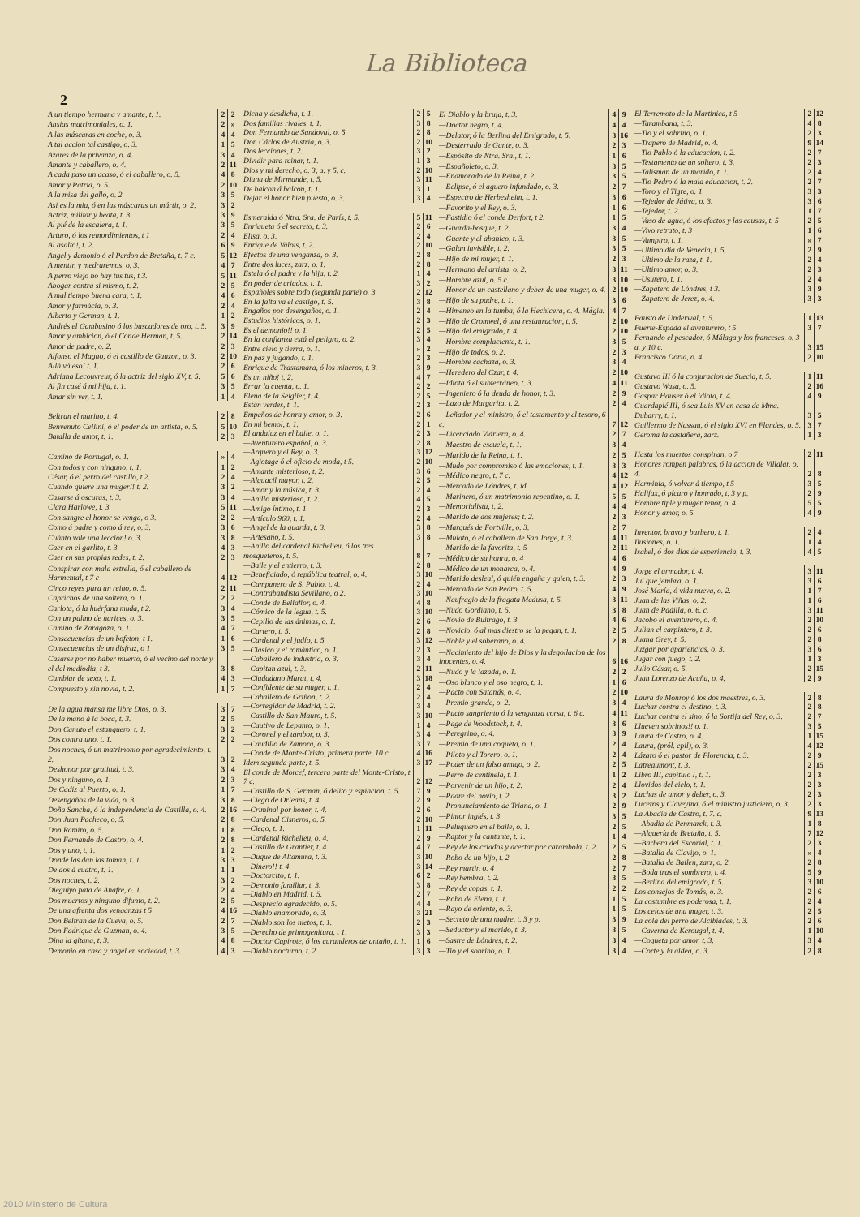La Biblioteca
2
| A un tiempo hermana y amante, t. 1. | 2 | 2 |
| Ansias matrimoniales, o. 1. | 2 | » |
| A las máscaras en coche, o. 3. | 4 | 4 |
| A tal accion tal castigo, o. 3. | 1 | 5 |
| Azares de la privanza, o. 4. | 3 | 4 |
| Amante y caballero, o. 4. | 2 | 11 |
| A cada paso un acaso, ó el caballero, o. 5. | 4 | 8 |
| Amor y Patria, o. 5. | 2 | 10 |
| A la misa del gallo, o. 2. | 3 | 5 |
| Asi es la mia, ó en las máscaras un mártir, o. 2. | 3 | 2 |
| Actriz, militar y beata, t. 3. | 3 | 9 |
| Al pié de la escalera, t. 1. | 3 | 5 |
| Arturo, ó los remordimientos, t 1 | 2 | 4 |
| Al asalto!, t. 2. | 6 | 9 |
| Angel y demonio ó el Perdon de Bretaña, t. 7 c. | 5 | 12 |
| A mentir, y medraremos, o. 3. | 4 | 7 |
| A perro viejo no hay tus tus, t 3. | 5 | 11 |
| Abogar contra si mismo, t. 2. | 2 | 5 |
| A mal tiempo buena cara, t. 1. | 4 | 6 |
| Amor y farmácia, o. 3. | 2 | 4 |
| Alberto y German, t. 1. | 1 | 2 |
| Andrés el Gambusino ó los buscadores de oro, t. 5. | 3 | 9 |
| Amor y ambicion, ó el Conde Herman, t. 5. | 2 | 14 |
| Amor de padre, o. 2. | 2 | 3 |
| Alfonso el Magno, ó el castillo de Gauzon, o. 3. | 2 | 10 |
| Allá vá eso! t. 1. | 2 | 6 |
| Adriana Lecouvreur, ó la actriz del siglo XV, t. 5. | 5 | 6 |
| Al fin casé á mi hija, t. 1. | 3 | 5 |
| Amar sin ver, t. 1. | 1 | 4 |
| Beltran el marino, t. 4. | 2 | 8 |
| Benvenuto Cellini, ó el poder de un artista, o. 5. | 5 | 10 |
| Batalla de amor, t. 1. | 2 | 3 |
| Camino de Portugal, o. 1. | » | 4 |
| Con todos y con ninguno, t. 1. | 1 | 2 |
| César, ó el perro del castillo, t 2. | 2 | 4 |
| Cuando quiere una muger!! t. 2. | 3 | 2 |
| Casarse á oscuras, t. 3. | 3 | 4 |
| Clara Harlowe, t. 3. | 5 | 11 |
| Con sangre el honor se venga, o 3. | 2 | 2 |
| Como á padre y como á rey, o. 3. | 3 | 6 |
| Cuánto vale una leccion! o. 3. | 3 | 8 |
| Caer en el garlito, t. 3. | 4 | 3 |
| Caer en sus propias redes, t. 2. | 2 | 3 |
| Conspirar con mala estrella, ó el caballero de Harmental, t 7 c | 4 | 12 |
| Cinco reyes para un reino, o. 5. | 2 | 11 |
| Caprichos de una soltera, o. 1. | 2 | 2 |
| Carlota, ó la huérfana muda, t 2. | 3 | 4 |
| Con un palmo de narices, o. 3. | 3 | 5 |
| Camino de Zaragoza, o. 1. | 4 | 7 |
| Consecuencias de un bofeton, t 1. | 1 | 6 |
| Consecuencias de un disfraz, o 1 | 3 | 5 |
| Casarse por no haber muerto, ó el vecino del norte y el del mediodia, t 3. | 3 | 8 |
| Cambiar de sexo, t. 1. | 4 | 3 |
| Compuesto y sin novia, t. 2. | 1 | 7 |
| De la agua mansa me libre Dios, o. 3. | 3 | 7 |
| De la mano á la boca, t. 3. | 2 | 5 |
| Don Canuto el estanquero, t. 1. | 3 | 2 |
| Dos contra uno, t. 1. | 2 | 2 |
| Dos noches, ó un matrimonio por agradecimiento, t. 2. | 3 | 2 |
| Deshonor por gratitud, t. 3. | 3 | 4 |
| Dos y ninguno, o. 1. | 2 | 3 |
| De Cadiz al Puerto, o. 1. | 1 | 7 |
| Desengaños de la vida, o. 3. | 3 | 8 |
| Doña Sancha, ó la independencia de Castilla, o. 4. | 2 | 16 |
| Don Juan Pacheco, o. 5. | 2 | 8 |
| Don Ramiro, o. 5. | 1 | 8 |
| Don Fernando de Castro, o. 4. | 2 | 8 |
| Dos y uno, t. 1. | 1 | 2 |
| Donde las dan las toman, t. 1. | 3 | 3 |
| De dos á cuatro, t. 1. | 1 | 1 |
| Dos noches, t. 2. | 3 | 2 |
| Dieguiyo pata de Anafre, o. 1. | 2 | 4 |
| Dos muertos y ninguno difunto, t. 2. | 2 | 5 |
| De una afrenta dos venganzas t 5 | 4 | 16 |
| Don Beltran de la Cueva, o. 5. | 2 | 7 |
| Don Fadrique de Guzman, o. 4. | 3 | 5 |
| Dina la gitana, t. 3. | 4 | 8 |
| Demonio en casa y angel en sociedad, t. 3. | 4 | 3 |
| Dicha y desdicha, t. 1. | 2 | 5 |
| Dos familias rivales, t. 1. | 3 | 8 |
| Don Fernando de Sandoval, o. 5 | 2 | 8 |
| Don Cárlos de Austria, o. 3. | 2 | 10 |
| Dos lecciones, t. 2. | 3 | 2 |
| Dividir para reinar, t. 1. | 1 | 3 |
| Dios y mi derecho, o. 3, a. y 5. c. | 2 | 10 |
| Diana de Mirmande, t. 5. | 3 | 11 |
| De balcon á balcon, t. 1. | 3 | 1 |
| Dejar el honor bien puesto, o. 3. | 3 | 4 |
| Esmeralda ó Ntra. Sra. de París, t. 5. | 5 | 11 |
| Enriqueta ó el secreto, t. 3. | 2 | 6 |
| Elisa, o. 3. | 2 | 4 |
| Enrique de Valois, t. 2. | 2 | 10 |
| Efectos de una venganza, o. 3. | 2 | 8 |
| Entre dos luces, zarz. o. 1. | 2 | 8 |
| Estela ó el padre y la hija, t. 2. | 1 | 4 |
| En poder de criados, t. 1. | 3 | 2 |
| Españoles sobre todo (segunda parte) o. 3. | 2 | 12 |
| En la falta va el castigo, t. 5. | 3 | 8 |
| Engaños por desengaños, o. 1. | 2 | 4 |
| Estudios históricos, o. 1. | 2 | 3 |
| Es el demonio!! o. 1. | 2 | 5 |
| En la confianza está el peligro, o. 2. | 3 | 4 |
| Entre cielo y tierra, o. 1. | » | 2 |
| En paz y jugando, t. 1. | 2 | 3 |
| Enrique de Trastamara, ó los mineros, t. 3. | 3 | 9 |
| Es un niño! t. 2. | 4 | 7 |
| Errar la cuenta, o. 1. | 2 | 2 |
| Elena de la Seiglier, t. 4. | 2 | 5 |
| Están verdes, t. 1. | 2 | 3 |
| Empeños de honra y amor, o. 3. | 2 | 6 |
| En mi bemol, t. 1. | 2 | 1 |
| El andaluz en el baile, o. 1. | 2 | 3 |
| —Aventurero español, o. 3. | 2 | 8 |
| —Arquero y el Rey, o. 3. | 3 | 12 |
| —Agiotage ó el oficio de moda, t 5. | 2 | 10 |
| —Amante misterioso, t. 2. | 3 | 6 |
| —Alguacil mayor, t. 2. | 2 | 5 |
| —Amor y la música, t. 3. | 2 | 4 |
| —Anillo misterioso, t. 2. | 4 | 5 |
| —Amigo íntimo, t. 1. | 2 | 3 |
| —Artículo 960, t. 1. | 2 | 4 |
| —Angel de la guarda, t. 3. | 3 | 8 |
| —Artesano, t. 5. | 3 | 8 |
| —Anillo del cardenal Richelieu, ó los tres mosqueteros, t. 5. | 8 | 7 |
| —Baile y el entierro, t. 3. | 2 | 8 |
| —Beneficiado, ó república teatral, o. 4. | 3 | 10 |
| —Campanero de S. Pablo, t. 4. | 2 | 4 |
| —Contrabandista Sevillano, o 2. | 3 | 10 |
| —Conde de Bellaflor, o. 4. | 4 | 8 |
| —Cómico de la legua, t. 5. | 3 | 10 |
| —Cepillo de las ánimas, o. 1. | 2 | 6 |
| —Cartero, t. 5. | 2 | 8 |
| —Cardenal y el judío, t. 5. | 3 | 12 |
| —Clásico y el romántico, o. 1. | 2 | 3 |
| —Caballero de industria, o. 3. | 3 | 4 |
| —Capitan azul, t. 3. | 2 | 11 |
| —Ciudadano Marat, t. 4. | 3 | 18 |
| —Confidente de su muger, t. 1. | 2 | 4 |
| —Caballero de Griñon, t. 2. | 2 | 4 |
| —Corregidor de Madrid, t. 2. | 3 | 4 |
| —Castillo de San Mauro, t. 5. | 3 | 10 |
| —Cautivo de Lepanto, o. 1. | 1 | 4 |
| —Coronel y el tambor, o. 3. | 3 | 4 |
| —Caudillo de Zamora, o. 3. | 3 | 7 |
| —Conde de Monte-Cristo, primera parte, 10 c. | 4 | 16 |
| Idem segunda parte, t. 5. | 3 | 17 |
| El conde de Morcef, tercera parte del Monte-Cristo, t. 7 c. | 2 | 12 |
| —Castillo de S. German, ó delito y espiacion, t. 5. | 7 | 9 |
| —Ciego de Orleans, t. 4. | 2 | 9 |
| —Criminal por honor, t. 4. | 2 | 6 |
| —Cardenal Cisneros, o. 5. | 2 | 10 |
| —Ciego, t. 1. | 1 | 11 |
| —Cardenal Richelieu, o. 4. | 2 | 9 |
| —Castillo de Grantier, t. 4 | 4 | 7 |
| —Duque de Altamura, t. 3. | 3 | 10 |
| —Dinero!! t. 4. | 3 | 14 |
| —Doctorcito, t. 1. | 6 | 2 |
| —Demonio familiar, t. 3. | 3 | 8 |
| —Diablo en Madrid, t. 5. | 2 | 7 |
| —Desprecio agradecido, o. 5. | 4 | 4 |
| —Diablo enamorado, o. 3. | 3 | 21 |
| —Diablo son los nietos, t. 1. | 2 | 3 |
| —Derecho de primogenitura, t 1. | 3 | 3 |
| —Doctor Capirote, ó los curanderos de antaño, t. 1. | 1 | 6 |
| —Diablo nocturno, t. 2 | 3 | 3 |
| El Diablo y la bruja, t. 3. | 4 | 9 |
| —Doctor negro, t. 4. | 4 | 4 |
| —Delator, ó la Berlina del Emigrado, t. 5. | 3 | 16 |
| —Desterrado de Gante, o. 3. | 2 | 3 |
| —Espósito de Ntra. Sra., t. 1. | 1 | 6 |
| —Españoleto, o. 3. | 3 | 5 |
| —Enamorado de la Reina, t. 2. | 3 | 5 |
| —Eclipse, ó el aguero infundado, o. 3. | 2 | 7 |
| —Espectro de Herbesheim, t. 1. | 3 | 6 |
| —Favorito y el Rey, o. 3. | 1 | 6 |
| —Fastidio ó el conde Derfort, t 2. | 1 | 5 |
| —Guarda-bosque, t. 2. | 3 | 4 |
| —Guante y el abanico, t. 3. | 3 | 5 |
| —Galan invisible, t. 2. | 3 | 5 |
| —Hijo de mi mujer, t. 1. | 2 | 3 |
| —Hermano del artista, o. 2. | 3 | 11 |
| —Hombre azul, o. 5 c. | 3 | 10 |
| —Honor de un castellano y deber de una muger, o. 4. | 2 | 10 |
| —Hijo de su padre, t. 1. | 3 | 6 |
| —Himeneo en la tumba, ó la Hechicera, o. 4. Mágia. | 4 | 7 |
| —Hijo de Cromwel, ó una restauracion, t. 5. | 2 | 10 |
| —Hijo del emigrado, t. 4. | 2 | 10 |
| —Hombre complaciente, t. 1. | 3 | 5 |
| —Hijo de todos, o. 2. | 2 | 3 |
| —Hombre cachaza, o. 3. | 3 | 4 |
| —Heredero del Czar, t. 4. | 2 | 10 |
| —Idiota ó el subterráneo, t. 3. | 4 | 11 |
| —Ingeniero ó la deuda de honor, t. 3. | 2 | 9 |
| —Lazo de Margarita, t. 2. | 2 | 4 |
| —Leñador y el ministro, ó el testamento y el tesoro, 6 c. | 7 | 12 |
| —Licenciado Vidriera, o. 4. | 2 | 7 |
| —Maestro de escuela, t. 1. | 3 | 4 |
| —Marido de la Reina, t. 1. | 2 | 5 |
| —Mudo por compromiso ó las emociones, t. 1. | 3 | 3 |
| —Médico negro, t. 7 c. | 4 | 12 |
| —Mercado de Lóndres, t. id. | 4 | 12 |
| —Marinero, ó un matrimonio repentino, o. 1. | 5 | 5 |
| —Memorialista, t. 2. | 4 | 4 |
| —Marido de dos mujeres; t. 2. | 2 | 3 |
| —Marqués de Fortville, o. 3. | 2 | 7 |
| —Mulato, ó el caballero de San Jorge, t. 3. | 4 | 11 |
| —Marido de la favorita, t. 5 | 2 | 11 |
| —Médico de su honra, o. 4 | 4 | 6 |
| —Médico de un monarca, o. 4. | 4 | 9 |
| —Marido desleal, ó quién engaña y quien, t. 3. | 2 | 3 |
| —Mercado de San Pedro, t. 5. | 4 | 9 |
| —Naufragio de la fragata Medusa, t. 5. | 3 | 11 |
| —Nudo Gordiano, t. 5. | 3 | 8 |
| —Novio de Buitrago, t. 3. | 4 | 6 |
| —Novicio, ó al mas diestro se la pegan, t. 1. | 2 | 5 |
| —Noble y el soberano, o. 4. | 2 | 8 |
| —Nacimiento del hijo de Dios y la degollacion de los inocentes, o. 4. | 6 | 16 |
| —Nudo y la lazada, o. 1. | 2 | 2 |
| —Oso blanco y el oso negro, t. 1. | 1 | 6 |
| —Pacto con Satanás, o. 4. | 2 | 10 |
| —Premio grande, o. 2. | 3 | 4 |
| —Pacto sangriento ó la venganza corsa, t. 6 c. | 4 | 11 |
| —Page de Woodstock, t. 4. | 3 | 6 |
| —Peregrino, o. 4. | 3 | 9 |
| —Premio de una coqueta, o. 1. | 2 | 4 |
| —Piloto y el Torero, o. 1. | 2 | 4 |
| —Poder de un falso amigo, o. 2. | 2 | 5 |
| —Perro de centinela, t. 1. | 1 | 2 |
| —Porvenir de un hijo, t. 2. | 2 | 4 |
| —Padre del novio, t. 2. | 3 | 2 |
| —Pronunciamiento de Triana, o. 1. | 2 | 9 |
| —Pintor inglés, t. 3. | 3 | 5 |
| —Peluquero en el baile, o. 1. | 2 | 5 |
| —Raptor y la cantante, t. 1. | 1 | 4 |
| —Rey de los criados y acertar por carambola, t. 2. | 2 | 5 |
| —Robo de un hijo, t. 2. | 2 | 8 |
| —Rey martir, o. 4 | 2 | 7 |
| —Rey hembra, t. 2. | 3 | 5 |
| —Rey de copas, t. 1. | 2 | 2 |
| —Robo de Elena, t. 1. | 1 | 5 |
| —Rayo de oriente, o. 3. | 1 | 5 |
| —Secreto de una madre, t. 3 y p. | 3 | 9 |
| —Seductor y el marido, t. 3. | 3 | 5 |
| —Sastre de Lóndres, t. 2. | 3 | 4 |
| —Tio y el sobrino, o. 1. | 3 | 4 |
| El Terremoto de la Martinica, t 5 | 2 | 12 |
| —Tarambana, t. 3. | 4 | 8 |
| —Tio y el sobrino, o. 1. | 2 | 3 |
| —Trapero de Madrid, o. 4. | 9 | 14 |
| —Tio Pablo ó la educacion, t. 2. | 2 | 7 |
| —Testamento de un soltero, t. 3. | 2 | 3 |
| —Talisman de un marido, t. 1. | 2 | 4 |
| —Tio Pedro ó la mala educacion, t. 2. | 2 | 7 |
| —Toro y el Tigre, o. 1. | 3 | 3 |
| —Tejedor de Játiva, o. 3. | 3 | 6 |
| —Tejedor, t. 2. | 1 | 7 |
| —Vaso de agua, ó los efectos y las causas, t. 5 | 2 | 5 |
| —Vivo retrato, t. 3 | 1 | 6 |
| —Vampiro, t. 1. | » | 7 |
| —Ultimo dia de Venecia, t. 5, | 2 | 9 |
| —Ultimo de la raza, t. 1. | 2 | 4 |
| —Ultimo amor, o. 3. | 2 | 3 |
| —Usurero, t. 1. | 2 | 4 |
| —Zapatero de Lóndres, t 3. | 3 | 9 |
| —Zapatero de Jerez, o. 4. | 3 | 3 |
| Fausto de Underwal, t. 5. | 1 | 13 |
| Fuerte-Espada el aventurero, t 5 | 3 | 7 |
| Fernando el pescador, ó Málaga y los franceses, o. 3 a. y 10 c. | 3 | 15 |
| Francisco Doria, o. 4. | 2 | 10 |
| Gustavo III ó la conjuracion de Suecia, t. 5. | 1 | 11 |
| Gustavo Wasa, o. 5. | 2 | 16 |
| Gaspar Hauser ó el idiota, t. 4. | 4 | 9 |
| Guardapié III, ó sea Luis XV en casa de Mma. Dubarry, t. 1. | 3 | 5 |
| Guillermo de Nassau, ó el siglo XVI en Flandes, o. 5. | 3 | 7 |
| Geroma la castañera, zarz. | 1 | 3 |
| Hasta los muertos conspiran, o 7 | 2 | 11 |
| Honores rompen palabras, ó la accion de Villalar, o. 4. | 2 | 8 |
| Herminia, ó volver á tiempo, t 5 | 3 | 5 |
| Halifax, ó pícaro y honrado, t. 3 y p. | 2 | 9 |
| Hombre tiple y muger tenor, o. 4 | 5 | 5 |
| Honor y amor, o. 5. | 4 | 9 |
| Inventor, bravo y barbero, t. 1. | 2 | 4 |
| Ilusiones, o. 1. | 1 | 4 |
| Isabel, ó dos dias de esperiencia, t. 3. | 4 | 5 |
| Jorge el armador, t. 4. | 3 | 11 |
| Jui que jembra, o. 1. | 3 | 6 |
| José María, ó vida nueva, o. 2. | 1 | 7 |
| Juan de las Viñas, o. 2. | 1 | 6 |
| Juan de Padilla, o. 6. c. | 3 | 11 |
| Jacobo el aventurero, o. 4. | 2 | 10 |
| Julian el carpintero, t. 3. | 2 | 6 |
| Juana Grey, t. 5. | 2 | 8 |
| Juzgar por apariencias, o. 3. | 3 | 6 |
| Jugar con fuego, t. 2. | 1 | 3 |
| Julio César, o. 5. | 2 | 15 |
| Juan Lorenzo de Acuña, o. 4. | 2 | 9 |
| Laura de Monroy ó los dos maestres, o. 3. | 2 | 8 |
| Luchar contra el destino, t. 3. | 2 | 8 |
| Luchar contra el sino, ó la Sortija del Rey, o. 3. | 2 | 7 |
| Llueven sobrinos!! o. 1. | 3 | 5 |
| Laura de Castro, o. 4. | 1 | 15 |
| Laura, (pról. epil), o. 3. | 4 | 12 |
| Lázaro ó el pastor de Florencia, t. 3. | 2 | 9 |
| Latreaumont, t. 3. | 2 | 15 |
| Libro III, capítulo I, t. 1. | 2 | 3 |
| Llovidos del cielo, t. 1. | 2 | 3 |
| Luchas de amor y deber, o. 3. | 2 | 3 |
| Luceros y Claveyina, ó el ministro justiciero, o. 3. | 2 | 3 |
| La Abadia de Castro, t. 7. c. | 9 | 13 |
| —Abadia de Penmarck, t. 3. | 1 | 8 |
| —Alquería de Bretaña, t. 5. | 7 | 12 |
| —Barbera del Escorial, t. 1. | 2 | 3 |
| —Batalla de Clavijo, o. 1. | » | 4 |
| —Batalla de Bailen, zarz, o. 2. | 2 | 8 |
| —Boda tras el sombrero, t. 4. | 5 | 9 |
| —Berlina del emigrado, t. 5. | 3 | 10 |
| Los consejos de Tomás, o. 3. | 2 | 6 |
| La costumbre es poderosa, t. 1. | 2 | 4 |
| Los celos de una muger, t. 3. | 2 | 5 |
| La cola del perro de Alcibiades, t. 3. | 2 | 6 |
| —Caverna de Kerougal, t. 4. | 1 | 10 |
| —Coqueta por amor, t. 3. | 3 | 4 |
| —Corte y la aldea, o. 3. | 2 | 8 |
2010 Ministerio de Cultura